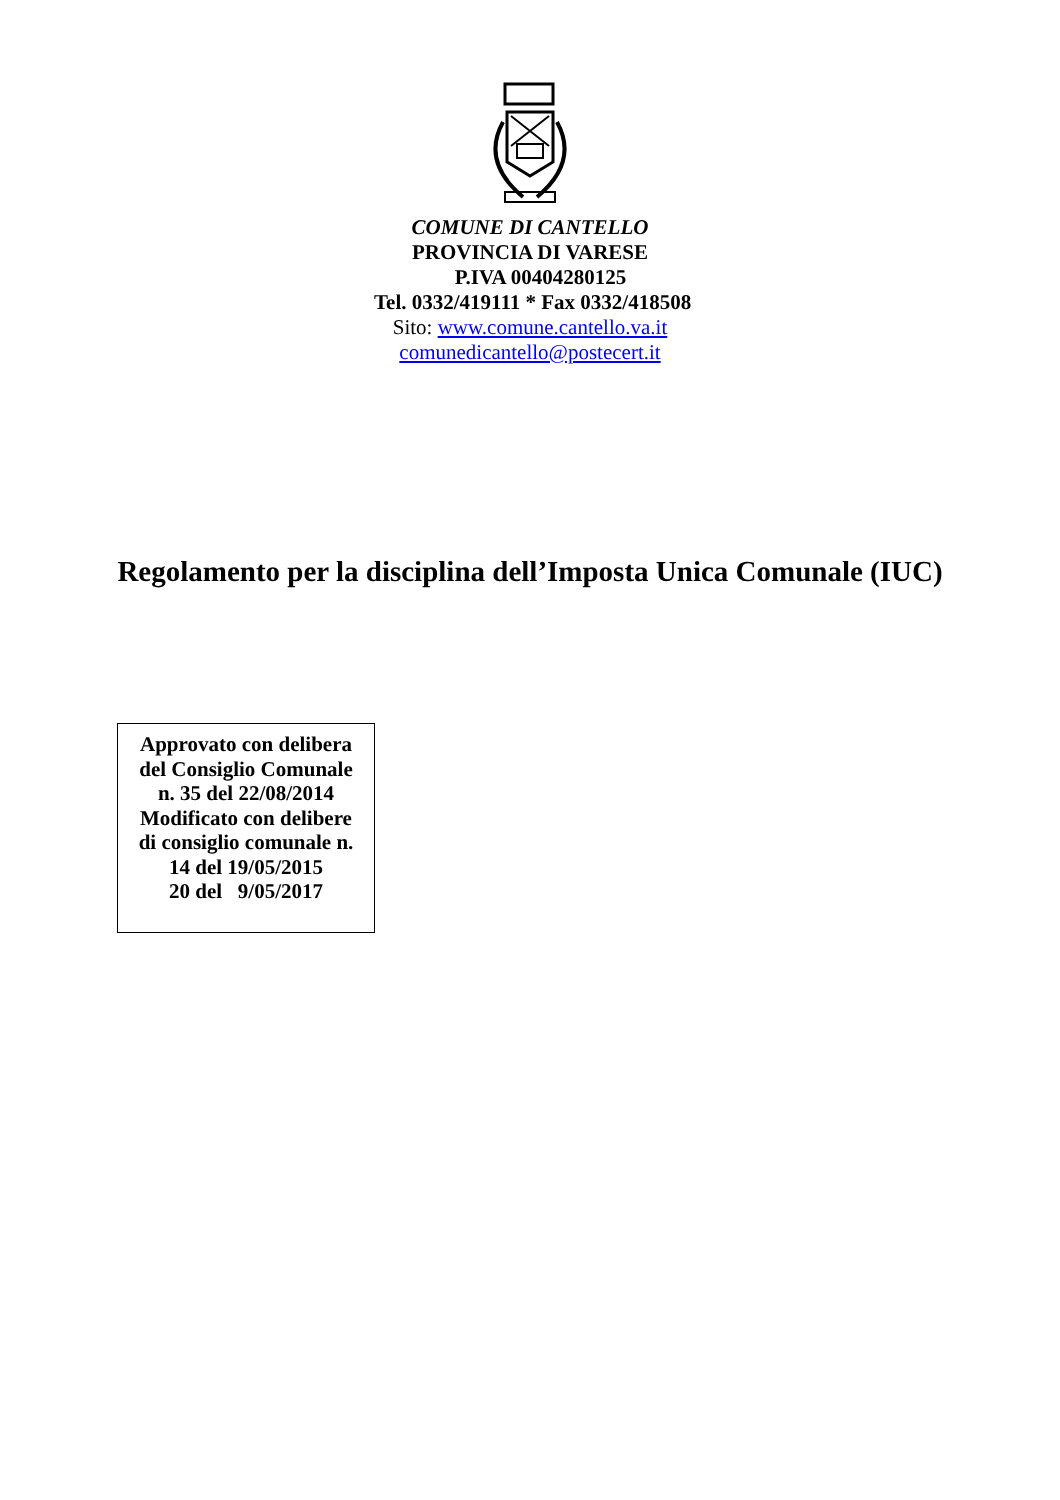COMUNE DI CANTELLO
PROVINCIA DI VARESE
P.IVA 00404280125
Tel. 0332/419111 * Fax 0332/418508
Sito: www.comune.cantello.va.it
comunedicantello@postecert.it
Regolamento per la disciplina dell’Imposta Unica Comunale (IUC)
Approvato con delibera
del Consiglio Comunale
n. 35 del 22/08/2014
Modificato con delibere
di consiglio comunale n.
14 del 19/05/2015
20 del 9/05/2017